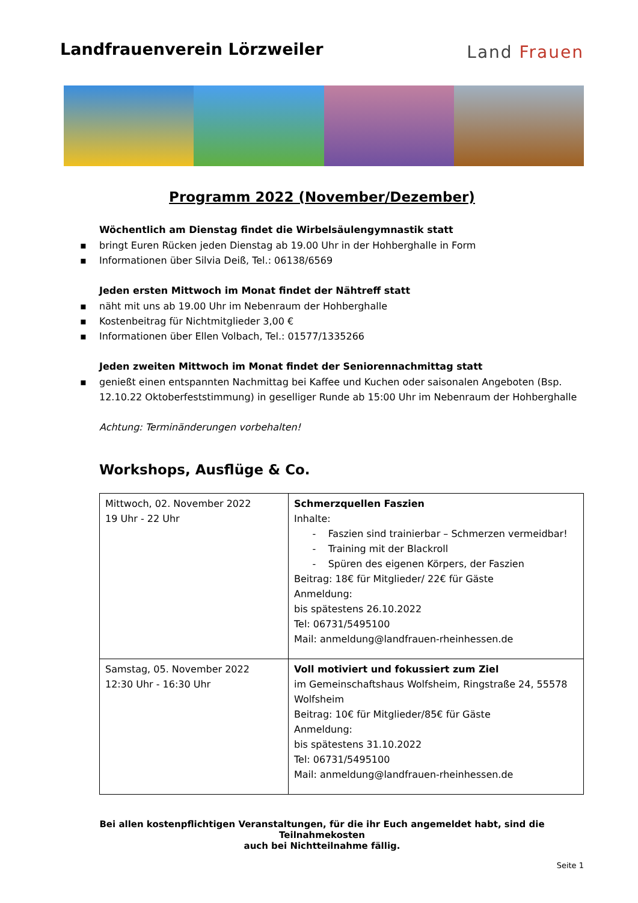Landfrauenverein Lörzweiler
Land Frauen
Programm 2022 (November/Dezember)
Wöchentlich am Dienstag findet die Wirbelsäulengymnastik statt
▪ bringt Euren Rücken jeden Dienstag ab 19.00 Uhr in der Hohberghalle in Form
▪ Informationen über Silvia Deiß, Tel.: 06138/6569
Jeden ersten Mittwoch im Monat findet der Nähtreff statt
▪ näht mit uns ab 19.00 Uhr im Nebenraum der Hohberghalle
▪ Kostenbeitrag für Nichtmitglieder 3,00 €
▪ Informationen über Ellen Volbach, Tel.: 01577/1335266
Jeden zweiten Mittwoch im Monat findet der Seniorennachmittag statt
▪ genießt einen entspannten Nachmittag bei Kaffee und Kuchen oder saisonalen Angeboten (Bsp. 12.10.22 Oktoberfeststimmung) in geselliger Runde ab 15:00 Uhr im Nebenraum der Hohberghalle
Achtung: Terminänderungen vorbehalten!
Workshops, Ausflüge & Co.
| Mittwoch, 02. November 2022 19 Uhr - 22 Uhr | Schmerzquellen Faszien Inhalte: - Faszien sind trainierbar – Schmerzen vermeidbar! - Training mit der Blackroll - Spüren des eigenen Körpers, der Faszien Beitrag: 18€ für Mitglieder/ 22€ für Gäste Anmeldung: bis spätestens 26.10.2022 Tel: 06731/5495100 Mail: anmeldung@landfrauen-rheinhessen.de |
| Samstag, 05. November 2022 12:30 Uhr - 16:30 Uhr | Voll motiviert und fokussiert zum Ziel im Gemeinschaftshaus Wolfsheim, Ringstraße 24, 55578 Wolfsheim Beitrag: 10€ für Mitglieder/85€ für Gäste Anmeldung: bis spätestens 31.10.2022 Tel: 06731/5495100 Mail: anmeldung@landfrauen-rheinhessen.de |
Bei allen kostenpflichtigen Veranstaltungen, für die ihr Euch angemeldet habt, sind die Teilnahmekosten
auch bei Nichtteilnahme fällig.
Seite 1